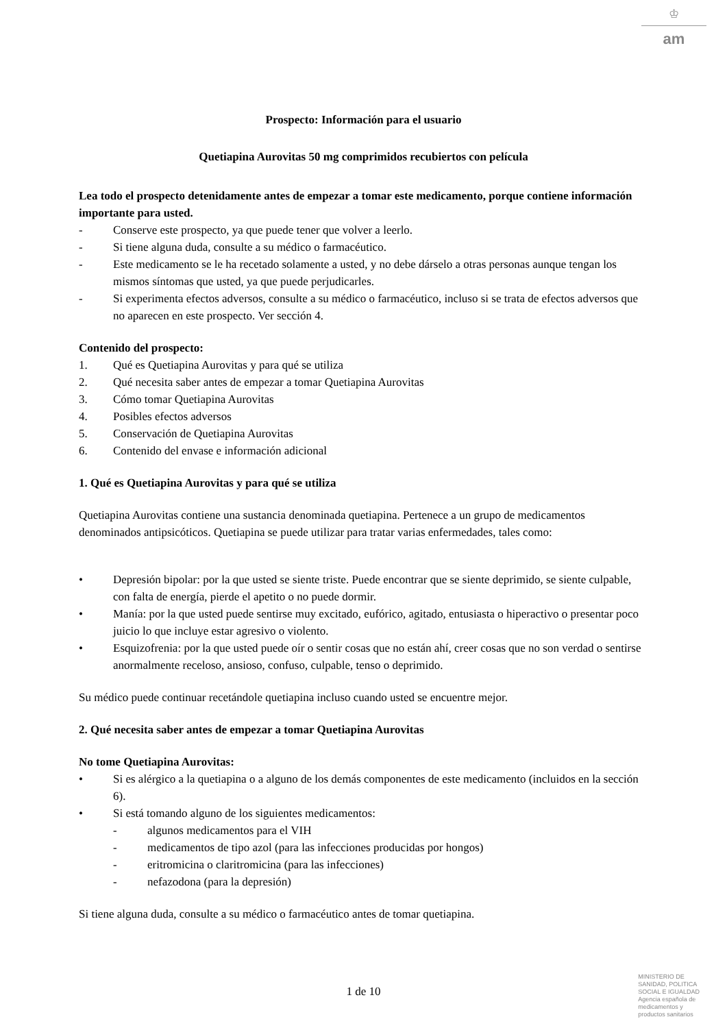♔
am
Prospecto: Información para el usuario
Quetiapina Aurovitas 50 mg comprimidos recubiertos con película
Lea todo el prospecto detenidamente antes de empezar a tomar este medicamento, porque contiene información importante para usted.
- Conserve este prospecto, ya que puede tener que volver a leerlo.
- Si tiene alguna duda, consulte a su médico o farmacéutico.
- Este medicamento se le ha recetado solamente a usted, y no debe dárselo a otras personas aunque tengan los mismos síntomas que usted, ya que puede perjudicarles.
- Si experimenta efectos adversos, consulte a su médico o farmacéutico, incluso si se trata de efectos adversos que no aparecen en este prospecto. Ver sección 4.
Contenido del prospecto:
1. Qué es Quetiapina Aurovitas y para qué se utiliza
2. Qué necesita saber antes de empezar a tomar Quetiapina Aurovitas
3. Cómo tomar Quetiapina Aurovitas
4. Posibles efectos adversos
5. Conservación de Quetiapina Aurovitas
6. Contenido del envase e información adicional
1. Qué es Quetiapina Aurovitas y para qué se utiliza
Quetiapina Aurovitas contiene una sustancia denominada quetiapina. Pertenece a un grupo de medicamentos denominados antipsicóticos. Quetiapina se puede utilizar para tratar varias enfermedades, tales como:
• Depresión bipolar: por la que usted se siente triste. Puede encontrar que se siente deprimido, se siente culpable, con falta de energía, pierde el apetito o no puede dormir.
• Manía: por la que usted puede sentirse muy excitado, eufórico, agitado, entusiasta o hiperactivo o presentar poco juicio lo que incluye estar agresivo o violento.
• Esquizofrenia: por la que usted puede oír o sentir cosas que no están ahí, creer cosas que no son verdad o sentirse anormalmente receloso, ansioso, confuso, culpable, tenso o deprimido.
Su médico puede continuar recetándole quetiapina incluso cuando usted se encuentre mejor.
2. Qué necesita saber antes de empezar a tomar Quetiapina Aurovitas
No tome Quetiapina Aurovitas:
• Si es alérgico a la quetiapina o a alguno de los demás componentes de este medicamento (incluidos en la sección 6).
• Si está tomando alguno de los siguientes medicamentos:
- algunos medicamentos para el VIH
- medicamentos de tipo azol (para las infecciones producidas por hongos)
- eritromicina o claritromicina (para las infecciones)
- nefazodona (para la depresión)
Si tiene alguna duda, consulte a su médico o farmacéutico antes de tomar quetiapina.
1 de 10
MINISTERIO DE
SANIDAD, POLITICA
SOCIAL E IGUALDAD
Agencia española de
medicamentos y
productos sanitarios